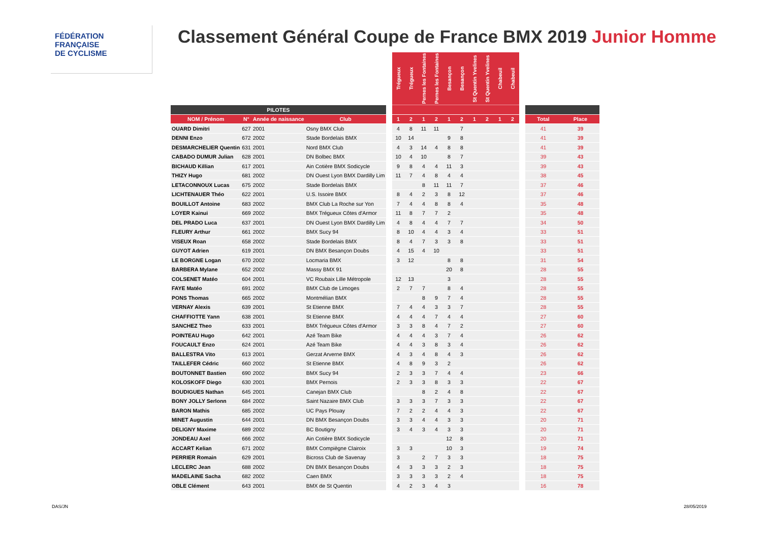FÉDÉRATION
FRANÇAISE
DE CYCLISME
Classement Général Coupe de France BMX 2019 Junior Homme
| | | | | | Trégueux | Trégueux | Pernes les Fontaines | Pernes les Fontaines | Besançon | Besançon | St Quentin Yvelines | St Quentin Yvelines | Chabeuil | Chabeuil | | | |
| --- | --- | --- | --- | --- | --- | --- | --- | --- | --- | --- | --- | --- | --- | --- | --- | --- | --- |
| PILOTES | | | | | | | | | | | | | | | | | |
| NOM / Prénom | N° | Année de naissance | Club | | 1 | 2 | 1 | 2 | 1 | 2 | 1 | 2 | 1 | 2 | | Total | Place |
| OUARD Dimitri | 627 | 2001 | Osny BMX Club | | 4 | 8 | 11 | 11 | | 7 | | | | | | 41 | 39 |
| DENNI Enzo | 672 | 2002 | Stade Bordelais BMX | | 10 | 14 | | | 9 | 8 | | | | | | 41 | 39 |
| DESMARCHELIER Quentin | 631 | 2001 | Nord BMX Club | | 4 | 3 | 14 | 4 | 8 | 8 | | | | | | 41 | 39 |
| CABADO DUMUR Julian | 628 | 2001 | DN Bolbec BMX | | 10 | 4 | 10 | | 8 | 7 | | | | | | 39 | 43 |
| BICHAUD Killian | 617 | 2001 | Ain Cotière BMX Sodicycle | | 9 | 8 | 4 | 4 | 11 | 3 | | | | | | 39 | 43 |
| THIZY Hugo | 681 | 2002 | DN Ouest Lyon BMX Dardilly Lim | | 11 | 7 | 4 | 8 | 4 | 4 | | | | | | 38 | 45 |
| LETACONNOUX Lucas | 675 | 2002 | Stade Bordelais BMX | | | | 8 | 11 | 11 | 7 | | | | | | 37 | 46 |
| LICHTENAUER Théo | 622 | 2001 | U.S. Issoire BMX | | 8 | 4 | 2 | 3 | 8 | 12 | | | | | | 37 | 46 |
| BOUILLOT Antoine | 683 | 2002 | BMX Club La Roche sur Yon | | 7 | 4 | 4 | 8 | 8 | 4 | | | | | | 35 | 48 |
| LOYER Kainui | 669 | 2002 | BMX Trégueux Côtes d'Armor | | 11 | 8 | 7 | 7 | 2 | | | | | | | 35 | 48 |
| DEL PRADO Luca | 637 | 2001 | DN Ouest Lyon BMX Dardilly Lim | | 4 | 8 | 4 | 4 | 7 | 7 | | | | | | 34 | 50 |
| FLEURY Arthur | 661 | 2002 | BMX Sucy 94 | | 8 | 10 | 4 | 4 | 3 | 4 | | | | | | 33 | 51 |
| VISEUX Roan | 658 | 2002 | Stade Bordelais BMX | | 8 | 4 | 7 | 3 | 3 | 8 | | | | | | 33 | 51 |
| GUYOT Adrien | 619 | 2001 | DN BMX Besançon Doubs | | 4 | 15 | 4 | 10 | | | | | | | | 33 | 51 |
| LE BORGNE Logan | 670 | 2002 | Locmaria BMX | | 3 | 12 | | | 8 | 8 | | | | | | 31 | 54 |
| BARBERA Mylane | 652 | 2002 | Massy BMX 91 | | | | | | 20 | 8 | | | | | | 28 | 55 |
| COLSENET Matéo | 604 | 2001 | VC Roubaix Lille Métropole | | 12 | 13 | | | 3 | | | | | | | 28 | 55 |
| FAYE Matéo | 691 | 2002 | BMX Club de Limoges | | 2 | 7 | 7 | | 8 | 4 | | | | | | 28 | 55 |
| PONS Thomas | 665 | 2002 | Montmélian BMX | | | | 8 | 9 | 7 | 4 | | | | | | 28 | 55 |
| VERNAY Alexis | 639 | 2001 | St Etienne BMX | | 7 | 4 | 4 | 3 | 3 | 7 | | | | | | 28 | 55 |
| CHAFFIOTTE Yann | 638 | 2001 | St Etienne BMX | | 4 | 4 | 4 | 7 | 4 | 4 | | | | | | 27 | 60 |
| SANCHEZ Theo | 633 | 2001 | BMX Trégueux Côtes d'Armor | | 3 | 3 | 8 | 4 | 7 | 2 | | | | | | 27 | 60 |
| POINTEAU Hugo | 642 | 2001 | Azé Team Bike | | 4 | 4 | 4 | 3 | 7 | 4 | | | | | | 26 | 62 |
| FOUCAULT Enzo | 624 | 2001 | Azé Team Bike | | 4 | 4 | 3 | 8 | 3 | 4 | | | | | | 26 | 62 |
| BALLESTRA Vito | 613 | 2001 | Gerzat Arverne BMX | | 4 | 3 | 4 | 8 | 4 | 3 | | | | | | 26 | 62 |
| TAILLEFER Cédric | 660 | 2002 | St Etienne BMX | | 4 | 8 | 9 | 3 | 2 | | | | | | | 26 | 62 |
| BOUTONNET Bastien | 690 | 2002 | BMX Sucy 94 | | 2 | 3 | 3 | 7 | 4 | 4 | | | | | | 23 | 66 |
| KOLOSKOFF Diego | 630 | 2001 | BMX Pernois | | 2 | 3 | 3 | 8 | 3 | 3 | | | | | | 22 | 67 |
| BOUDIGUES Nathan | 645 | 2001 | Canejan BMX Club | | | | 8 | 2 | 4 | 8 | | | | | | 22 | 67 |
| BONY JOLLY Serlonn | 684 | 2002 | Saint Nazaire BMX Club | | 3 | 3 | 3 | 7 | 3 | 3 | | | | | | 22 | 67 |
| BARON Mathis | 685 | 2002 | UC Pays Plouay | | 7 | 2 | 2 | 4 | 4 | 3 | | | | | | 22 | 67 |
| MINET Augustin | 644 | 2001 | DN BMX Besançon Doubs | | 3 | 3 | 4 | 4 | 3 | 3 | | | | | | 20 | 71 |
| DELIGNY Maxime | 689 | 2002 | BC Boutigny | | 3 | 4 | 3 | 4 | 3 | 3 | | | | | | 20 | 71 |
| JONDEAU Axel | 666 | 2002 | Ain Cotière BMX Sodicycle | | | | | | 12 | 8 | | | | | | 20 | 71 |
| ACCART Kelian | 671 | 2002 | BMX Compiègne Clairoix | | 3 | 3 | | | 10 | 3 | | | | | | 19 | 74 |
| PERRIER Romain | 629 | 2001 | Bicross Club de Savenay | | 3 | | 2 | 7 | 3 | 3 | | | | | | 18 | 75 |
| LECLERC Jean | 688 | 2002 | DN BMX Besançon Doubs | | 4 | 3 | 3 | 3 | 2 | 3 | | | | | | 18 | 75 |
| MADELAINE Sacha | 682 | 2002 | Caen BMX | | 3 | 3 | 3 | 3 | 2 | 4 | | | | | | 18 | 75 |
| OBLE Clément | 643 | 2001 | BMX de St Quentin | | 4 | 2 | 3 | 4 | 3 | | | | | | | 16 | 78 |
DAS/JN 28/05/2019